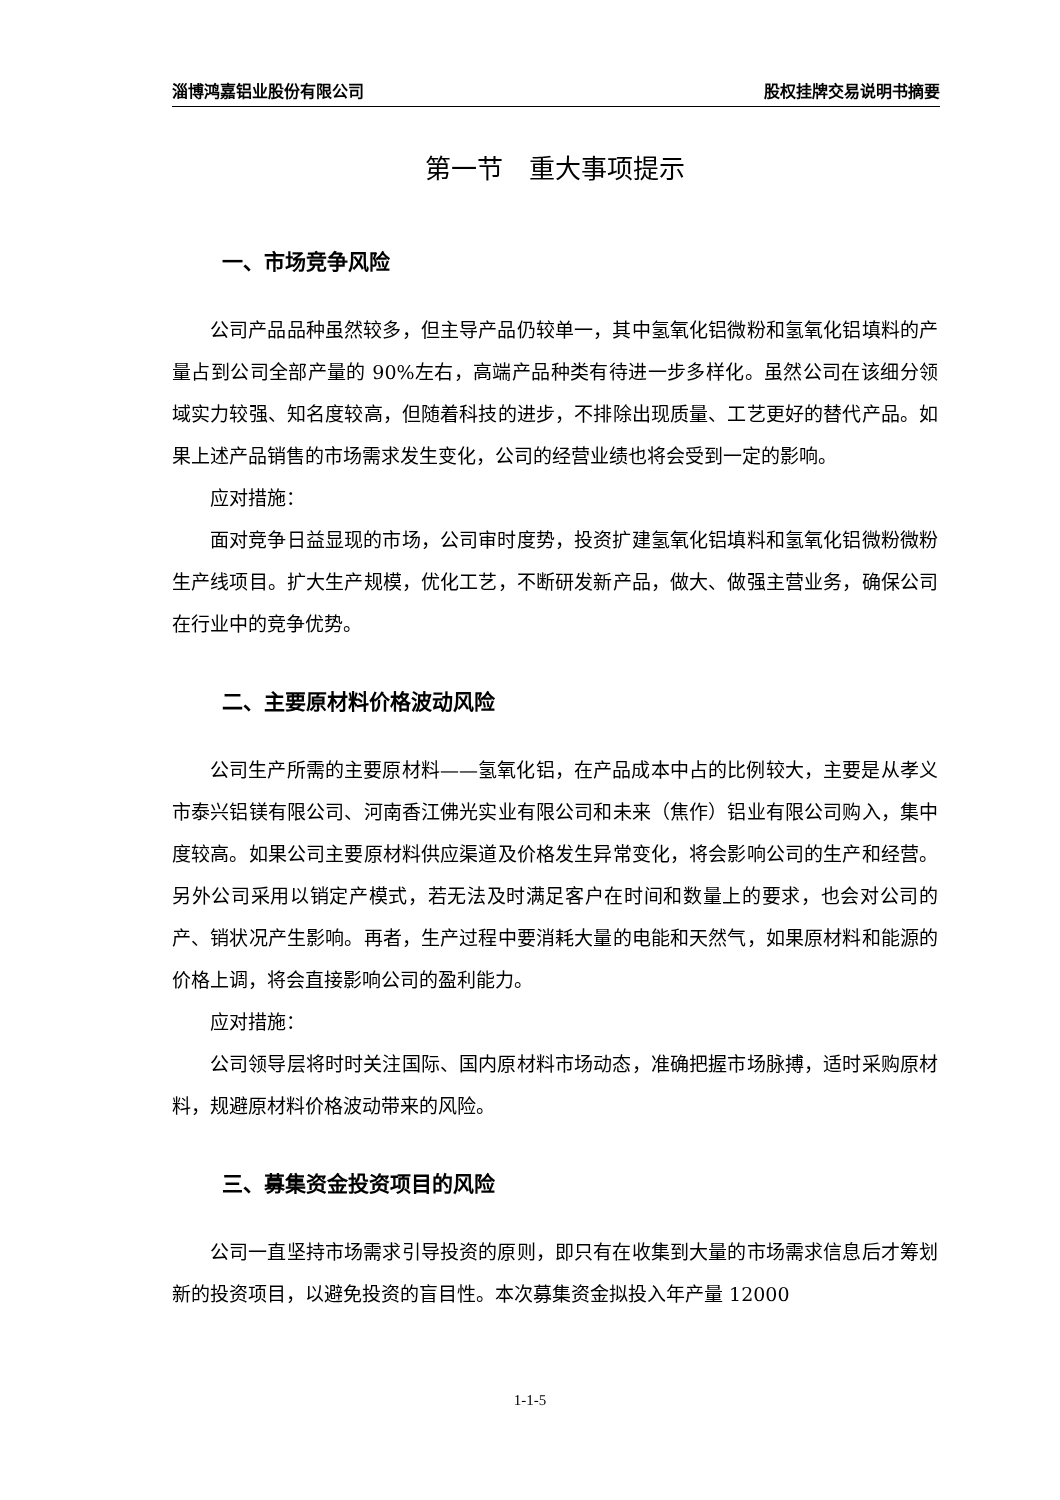淄博鸿嘉铝业股份有限公司 股权挂牌交易说明书摘要
第一节　重大事项提示
一、市场竞争风险
公司产品品种虽然较多，但主导产品仍较单一，其中氢氧化铝微粉和氢氧化铝填料的产量占到公司全部产量的 90%左右，高端产品种类有待进一步多样化。虽然公司在该细分领域实力较强、知名度较高，但随着科技的进步，不排除出现质量、工艺更好的替代产品。如果上述产品销售的市场需求发生变化，公司的经营业绩也将会受到一定的影响。
应对措施：
面对竞争日益显现的市场，公司审时度势，投资扩建氢氧化铝填料和氢氧化铝微粉微粉生产线项目。扩大生产规模，优化工艺，不断研发新产品，做大、做强主营业务，确保公司在行业中的竞争优势。
二、主要原材料价格波动风险
公司生产所需的主要原材料——氢氧化铝，在产品成本中占的比例较大，主要是从孝义市泰兴铝镁有限公司、河南香江佛光实业有限公司和未来（焦作）铝业有限公司购入，集中度较高。如果公司主要原材料供应渠道及价格发生异常变化，将会影响公司的生产和经营。另外公司采用以销定产模式，若无法及时满足客户在时间和数量上的要求，也会对公司的产、销状况产生影响。再者，生产过程中要消耗大量的电能和天然气，如果原材料和能源的价格上调，将会直接影响公司的盈利能力。
应对措施：
公司领导层将时时关注国际、国内原材料市场动态，准确把握市场脉搏，适时采购原材料，规避原材料价格波动带来的风险。
三、募集资金投资项目的风险
公司一直坚持市场需求引导投资的原则，即只有在收集到大量的市场需求信息后才筹划新的投资项目，以避免投资的盲目性。本次募集资金拟投入年产量 12000
1-1-5